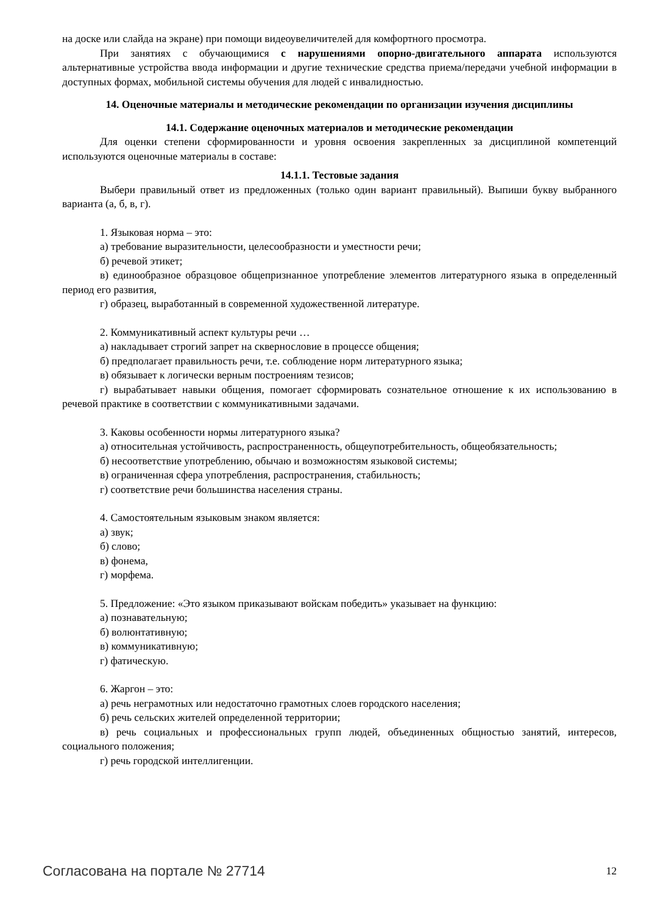на доске или слайда на экране) при помощи видеоувеличителей для комфортного просмотра.
При занятиях с обучающимися с нарушениями опорно-двигательного аппарата используются альтернативные устройства ввода информации и другие технические средства приема/передачи учебной информации в доступных формах, мобильной системы обучения для людей с инвалидностью.
14. Оценочные материалы и методические рекомендации по организации изучения дисциплины
14.1. Содержание оценочных материалов и методические рекомендации
Для оценки степени сформированности и уровня освоения закрепленных за дисциплиной компетенций используются оценочные материалы в составе:
14.1.1. Тестовые задания
Выбери правильный ответ из предложенных (только один вариант правильный). Выпиши букву выбранного варианта (а, б, в, г).
1. Языковая норма – это:
а) требование выразительности, целесообразности и уместности речи;
б) речевой этикет;
в) единообразное образцовое общепризнанное употребление элементов литературного языка в определенный период его развития,
г) образец, выработанный в современной художественной литературе.
2. Коммуникативный аспект культуры речи …
а) накладывает строгий запрет на сквернословие в процессе общения;
б) предполагает правильность речи, т.е. соблюдение норм литературного языка;
в) обязывает к логически верным построениям тезисов;
г) вырабатывает навыки общения, помогает сформировать сознательное отношение к их использованию в речевой практике в соответствии с коммуникативными задачами.
3. Каковы особенности нормы литературного языка?
а) относительная устойчивость, распространенность, общеупотребительность, общеобязательность;
б) несоответствие употреблению, обычаю и возможностям языковой системы;
в) ограниченная сфера употребления, распространения, стабильность;
г) соответствие речи большинства населения страны.
4. Самостоятельным языковым знаком является:
а) звук;
б) слово;
в) фонема,
г) морфема.
5. Предложение: «Это языком приказывают войскам победить» указывает на функцию:
а) познавательную;
б) волюнтативную;
в) коммуникативную;
г) фатическую.
6. Жаргон – это:
а) речь неграмотных или недостаточно грамотных слоев городского населения;
б) речь сельских жителей определенной территории;
в) речь социальных и профессиональных групп людей, объединенных общностью занятий, интересов, социального положения;
г) речь городской интеллигенции.
Согласована на портале № 27714 12